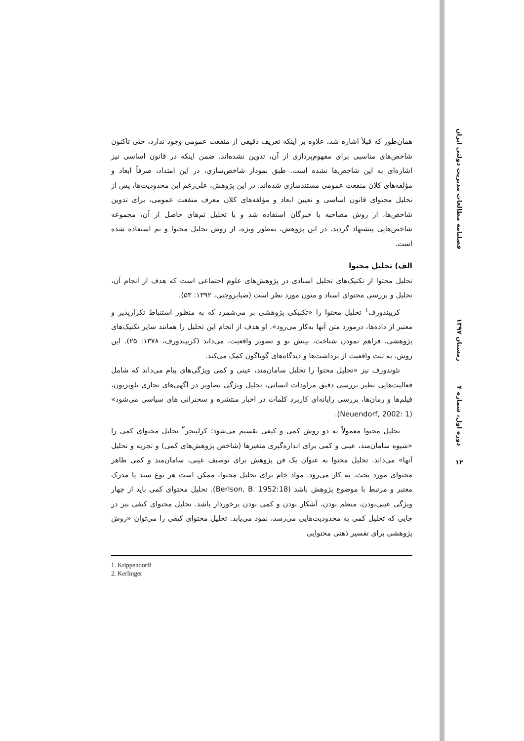فصلنامه مطالعات مدیریت دولتی ایران
زمستان ۱۳۹۷
دوره اول، شماره ۴
۱۲
همان‌طور که قبلاً اشاره شد، علاوه بر اینکه تعریف دقیقی از منفعت عمومی وجود ندارد، حتی تاکنون شاخص‌های مناسبی برای مفهوم‌پردازی از آن، تدوین نشده‌اند. ضمن اینکه در قانون اساسی نیز اشاره‌ای به این شاخص‌ها نشده است. طبق نمودار شاخص‌سازی، در این امتداد، صرفاً ابعاد و مؤلفه‌های کلان منفعت عمومی مستندسازی شده‌اند. در این پژوهش، علی‌رغم این محدودیت‌ها، پس از تحلیل محتوای قانون اساسی و تعیین ابعاد و مؤلفه‌های کلان معرف منفعت عمومی، برای تدوین شاخص‌ها، از روش مصاحبه با خبرگان استفاده شد و با تحلیل تم‌های حاصل از آن، مجموعه شاخص‌هایی پیشنهاد گردید. در این پژوهش، به‌طور ویژه، از روش تحلیل محتوا و تم استفاده شده است.
الف) تحلیل محتوا
تحلیل محتوا از تکنیک‌های تحلیل اسنادی در پژوهش‌های علوم اجتماعی است که هدف از انجام آن، تحلیل و بررسی محتوای اسناد و متون مورد نظر است (ضیابروجنی، ۱۳۹۲: ۵۳).
کریپندورف<sup>۱</sup> تحلیل محتوا را «تکنیکی پژوهشی بر می‌شمرد که به منظور استنباط تکرارپذیر و معتبر از داده‌ها، درمورد متن آنها به‌کار می‌رود». او هدف از انجام این تحلیل را همانند سایر تکنیک‌های پژوهشی، فراهم نمودن شناخت، بینش نو و تصویر واقعیت، می‌داند (کریپندورف، ۱۳۷۸: ۲۵). این روش، به ثبت واقعیت از برداشت‌ها و دیدگاه‌های گوناگون کمک می‌کند.
نئوندورف نیز «تحلیل محتوا را تحلیل سامان‌مند، عینی و کمی ویژگی‌های پیام می‌داند که شامل فعالیت‌هایی نظیر بررسی دقیق مراودات انسانی، تحلیل ویژگی تصاویر در آگهی‌های تجاری تلویزیون، فیلم‌ها و رمان‌ها، بررسی رایانه‌ای کاربرد کلمات در اخبار منتشره و سخنرانی های سیاسی می‌شود» (Neuendorf, 2002: 1).
تحلیل محتوا معمولاً به دو روش کمی و کیفی تقسیم می‌شود؛ کرلینجر<sup>۲</sup> تحلیل محتوای کمی را «شیوه سامان‌مند، عینی و کمی برای اندازه‌گیری متغیرها (شاخص پژوهش‌های کمی) و تجزیه و تحلیل آنها» می‌داند. تحلیل محتوا به عنوان یک فن پژوهش برای توصیف عینی، سامان‌مند و کمی ظاهر محتوای مورد بحث، به کار می‌رود. مواد خام برای تحلیل محتوا، ممکن است هر نوع سند یا مدرک معتبر و مرتبط با موضوع پژوهش باشد (Berlson, B. 1952:18). تحلیل محتوای کمی باید از چهار ویژگی عینی‌بودن، منظم بودن، آشکار بودن و کمی بودن برخوردار باشد. تحلیل محتوای کیفی نیز در جایی که تحلیل کمی به محدودیت‌هایی می‌رسد، نمود می‌یابد. تحلیل محتوای کیفی را می‌توان «روش پژوهشی برای تفسیر ذهنی محتوایی
1. Krippendorff
2. Kerlinger